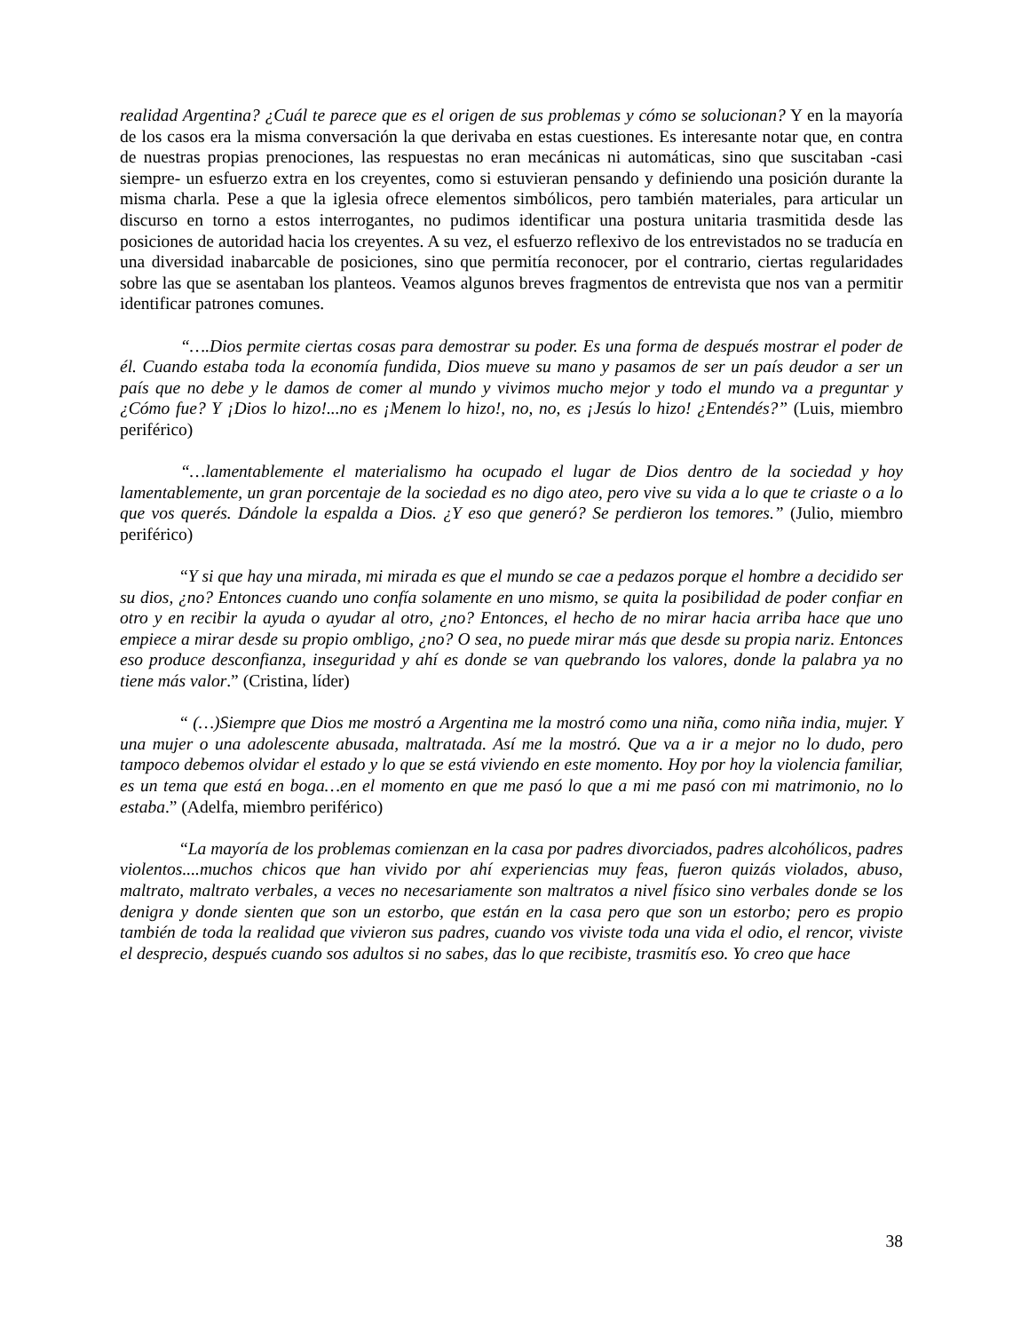realidad Argentina? ¿Cuál te parece que es el origen de sus problemas y cómo se solucionan? Y en la mayoría de los casos era la misma conversación la que derivaba en estas cuestiones. Es interesante notar que, en contra de nuestras propias prenociones, las respuestas no eran mecánicas ni automáticas, sino que suscitaban -casi siempre- un esfuerzo extra en los creyentes, como si estuvieran pensando y definiendo una posición durante la misma charla. Pese a que la iglesia ofrece elementos simbólicos, pero también materiales, para articular un discurso en torno a estos interrogantes, no pudimos identificar una postura unitaria trasmitida desde las posiciones de autoridad hacia los creyentes. A su vez, el esfuerzo reflexivo de los entrevistados no se traducía en una diversidad inabarcable de posiciones, sino que permitía reconocer, por el contrario, ciertas regularidades sobre las que se asentaban los planteos. Veamos algunos breves fragmentos de entrevista que nos van a permitir identificar patrones comunes.
“….Dios permite ciertas cosas para demostrar su poder. Es una forma de después mostrar el poder de él. Cuando estaba toda la economía fundida, Dios mueve su mano y pasamos de ser un país deudor a ser un país que no debe y le damos de comer al mundo y vivimos mucho mejor y todo el mundo va a preguntar y ¿Cómo fue? Y ¡Dios lo hizo!...no es ¡Menem lo hizo!, no, no, es ¡Jesús lo hizo! ¿Entendés?” (Luis, miembro periférico)
“…lamentablemente el materialismo ha ocupado el lugar de Dios dentro de la sociedad y hoy lamentablemente, un gran porcentaje de la sociedad es no digo ateo, pero vive su vida a lo que te criaste o a lo que vos querés. Dándole la espalda a Dios. ¿Y eso que generó? Se perdieron los temores.” (Julio, miembro periférico)
“Y si que hay una mirada, mi mirada es que el mundo se cae a pedazos porque el hombre a decidido ser su dios, ¿no? Entonces cuando uno confía solamente en uno mismo, se quita la posibilidad de poder confiar en otro y en recibir la ayuda o ayudar al otro, ¿no? Entonces, el hecho de no mirar hacia arriba hace que uno empiece a mirar desde su propio ombligo, ¿no? O sea, no puede mirar más que desde su propia nariz. Entonces eso produce desconfianza, inseguridad y ahí es donde se van quebrando los valores, donde la palabra ya no tiene más valor.” (Cristina, líder)
“ (…)Siempre que Dios me mostró a Argentina me la mostró como una niña, como niña india, mujer. Y una mujer o una adolescente abusada, maltratada. Así me la mostró. Que va a ir a mejor no lo dudo, pero tampoco debemos olvidar el estado y lo que se está viviendo en este momento. Hoy por hoy la violencia familiar, es un tema que está en boga…en el momento en que me pasó lo que a mi me pasó con mi matrimonio, no lo estaba.” (Adelfa, miembro periférico)
“La mayoría de los problemas comienzan en la casa por padres divorciados, padres alcohólicos, padres violentos....muchos chicos que han vivido por ahí experiencias muy feas, fueron quizás violados, abuso, maltrato, maltrato verbales, a veces no necesariamente son maltratos a nivel físico sino verbales donde se los denigra y donde sienten que son un estorbo, que están en la casa pero que son un estorbo; pero es propio también de toda la realidad que vivieron sus padres, cuando vos viviste toda una vida el odio, el rencor, viviste el desprecio, después cuando sos adultos si no sabes, das lo que recibiste, trasmitís eso. Yo creo que hace
38